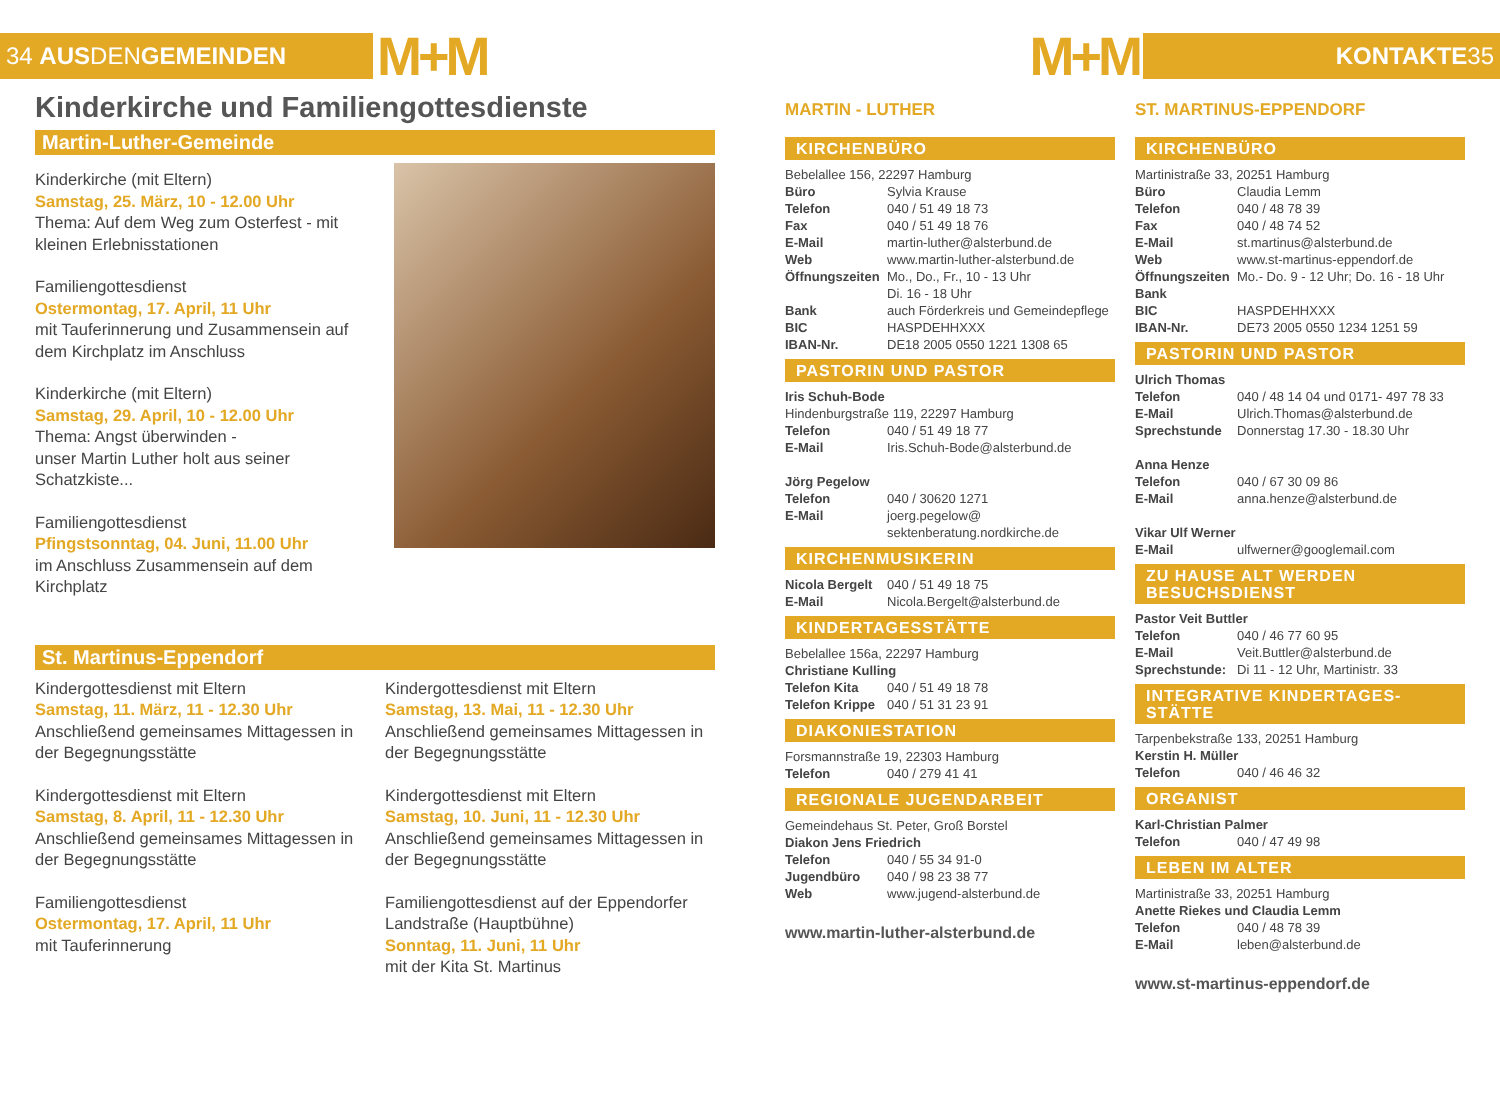34 AUS DEN GEMEINDEN
M+M M+M
KONTAKTE 35
Kinderkirche und Familiengottesdienste
Martin-Luther-Gemeinde
Kinderkirche (mit Eltern)
Samstag, 25. März, 10 - 12.00 Uhr
Thema: Auf dem Weg zum Osterfest - mit kleinen Erlebnisstationen
Familiengottesdienst
Ostermontag, 17. April, 11 Uhr
mit Tauferinnerung und Zusammensein auf dem Kirchplatz im Anschluss
Kinderkirche (mit Eltern)
Samstag, 29. April, 10 - 12.00 Uhr
Thema: Angst überwinden -
unser Martin Luther holt aus seiner Schatzkiste...
Familiengottesdienst
Pfingstsonntag, 04. Juni, 11.00 Uhr
im Anschluss Zusammensein auf dem Kirchplatz
St. Martinus-Eppendorf
Kindergottesdienst mit Eltern
Samstag, 11. März, 11 - 12.30 Uhr
Anschließend gemeinsames Mittagessen in der Begegnungsstätte
Kindergottesdienst mit Eltern
Samstag, 8. April, 11 - 12.30 Uhr
Anschließend gemeinsames Mittagessen in der Begegnungsstätte
Familiengottesdienst
Ostermontag, 17. April, 11 Uhr
mit Tauferinnerung
Kindergottesdienst mit Eltern
Samstag, 13. Mai, 11 - 12.30 Uhr
Anschließend gemeinsames Mittagessen in der Begegnungsstätte
Kindergottesdienst mit Eltern
Samstag, 10. Juni, 11 - 12.30 Uhr
Anschließend gemeinsames Mittagessen in der Begegnungsstätte
Familiengottesdienst auf der Eppendorfer Landstraße (Hauptbühne)
Sonntag, 11. Juni, 11 Uhr
mit der Kita St. Martinus
MARTIN - LUTHER
KIRCHENBÜRO
Bebelallee 156, 22297 Hamburg
Büro Sylvia Krause
Telefon 040 / 51 49 18 73
Fax 040 / 51 49 18 76
E-Mail martin-luther@alsterbund.de
Web www.martin-luther-alsterbund.de
Öffnungszeiten Mo., Do., Fr., 10 - 13 Uhr
Di. 16 - 18 Uhr
Bank auch Förderkreis und Gemeindepflege
BIC HASPDEHHXXX
IBAN-Nr. DE18 2005 0550 1221 1308 65
PASTORIN UND PASTOR
Iris Schuh-Bode
Hindenburgstraße 119, 22297 Hamburg
Telefon 040 / 51 49 18 77
E-Mail Iris.Schuh-Bode@alsterbund.de
Jörg Pegelow
Telefon 040 / 30620 1271
E-Mail joerg.pegelow@ sektenberatung.nordkirche.de
KIRCHENMUSIKERIN
Nicola Bergelt 040 / 51 49 18 75
E-Mail Nicola.Bergelt@alsterbund.de
KINDERTAGESSTÄTTE
Bebelallee 156a, 22297 Hamburg
Christiane Kulling
Telefon Kita 040 / 51 49 18 78
Telefon Krippe 040 / 51 31 23 91
DIAKONIESTATION
Forsmannstraße 19, 22303 Hamburg
Telefon 040 / 279 41 41
REGIONALE JUGENDARBEIT
Gemeindehaus St. Peter, Groß Borstel
Diakon Jens Friedrich
Telefon 040 / 55 34 91-0
Jugendbüro 040 / 98 23 38 77
Web www.jugend-alsterbund.de
www.martin-luther-alsterbund.de
ST. MARTINUS-EPPENDORF
KIRCHENBÜRO
Martinistraße 33, 20251 Hamburg
Büro Claudia Lemm
Telefon 040 / 48 78 39
Fax 040 / 48 74 52
E-Mail st.martinus@alsterbund.de
Web www.st-martinus-eppendorf.de
Öffnungszeiten Mo.- Do. 9 - 12 Uhr; Do. 16 - 18 Uhr
Bank
BIC HASPDEHHXXX
IBAN-Nr. DE73 2005 0550 1234 1251 59
PASTORIN UND PASTOR
Ulrich Thomas
Telefon 040 / 48 14 04 und 0171- 497 78 33
E-Mail Ulrich.Thomas@alsterbund.de
Sprechstunde Donnerstag 17.30 - 18.30 Uhr
Anna Henze
Telefon 040 / 67 30 09 86
E-Mail anna.henze@alsterbund.de
Vikar Ulf Werner
E-Mail ulfwerner@googlemail.com
ZU HAUSE ALT WERDEN
BESUCHSDIENST
Pastor Veit Buttler
Telefon 040 / 46 77 60 95
E-Mail Veit.Buttler@alsterbund.de
Sprechstunde: Di 11 - 12 Uhr, Martinistr. 33
INTEGRATIVE KINDERTAGES-
STÄTTE
Tarpenbekstraße 133, 20251 Hamburg
Kerstin H. Müller
Telefon 040 / 46 46 32
ORGANIST
Karl-Christian Palmer
Telefon 040 / 47 49 98
LEBEN IM ALTER
Martinistraße 33, 20251 Hamburg
Anette Riekes und Claudia Lemm
Telefon 040 / 48 78 39
E-Mail leben@alsterbund.de
www.st-martinus-eppendorf.de